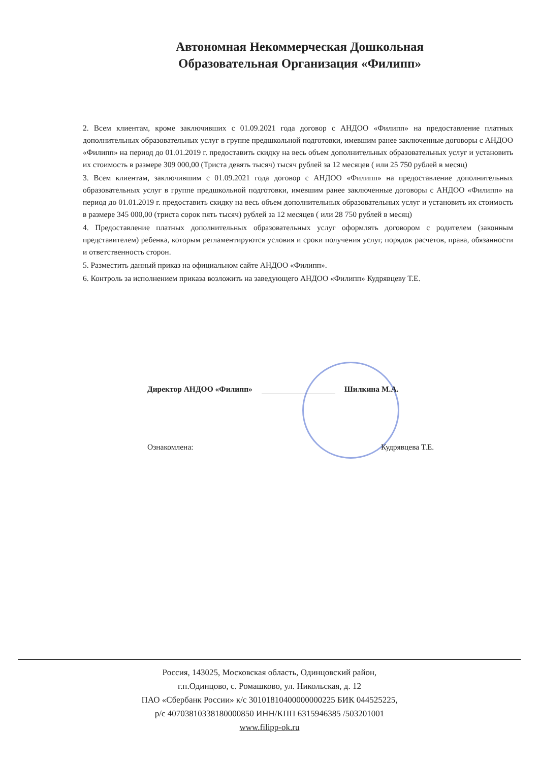Автономная Некоммерческая Дошкольная Образовательная Организация «Филипп»
2. Всем клиентам, кроме заключивших с 01.09.2021 года договор с АНДОО «Филипп» на предоставление платных дополнительных образовательных услуг в группе предшкольной подготовки, имевшим ранее заключенные договоры с АНДОО «Филипп» на период до 01.01.2019 г. предоставить скидку на весь объем дополнительных образовательных услуг и установить их стоимость в размере 309 000,00 (Триста девять тысяч) тысяч рублей за 12 месяцев ( или 25 750 рублей в месяц)
3. Всем клиентам, заключившим с 01.09.2021 года договор с АНДОО «Филипп» на предоставление дополнительных образовательных услуг в группе предшкольной подготовки, имевшим ранее заключенные договоры с АНДОО «Филипп» на период до 01.01.2019 г. предоставить скидку на весь объем дополнительных образовательных услуг и установить их стоимость в размере 345 000,00 (триста сорок пять тысяч) рублей за 12 месяцев ( или 28 750 рублей в месяц)
4. Предоставление платных дополнительных образовательных услуг оформлять договором с родителем (законным представителем) ребенка, которым регламентируются условия и сроки получения услуг, порядок расчетов, права, обязанности и ответственность сторон.
5. Разместить данный приказ на официальном сайте АНДОО «Филипп».
6. Контроль за исполнением приказа возложить на заведующего АНДОО «Филипп» Кудрявцеву Т.Е.
Директор АНДОО «Филипп» Шилкина М.А.
Ознакомлена: Кудрявцева Т.Е.
Россия, 143025, Московская область, Одинцовский район,
г.п.Одинцово, с. Ромашково, ул. Никольская, д. 12
ПАО «Сбербанк России» к/с 30101810400000000225 БИК 044525225,
р/с 40703810338180000850 ИНН/КПП 6315946385 /503201001
www.filipp-ok.ru